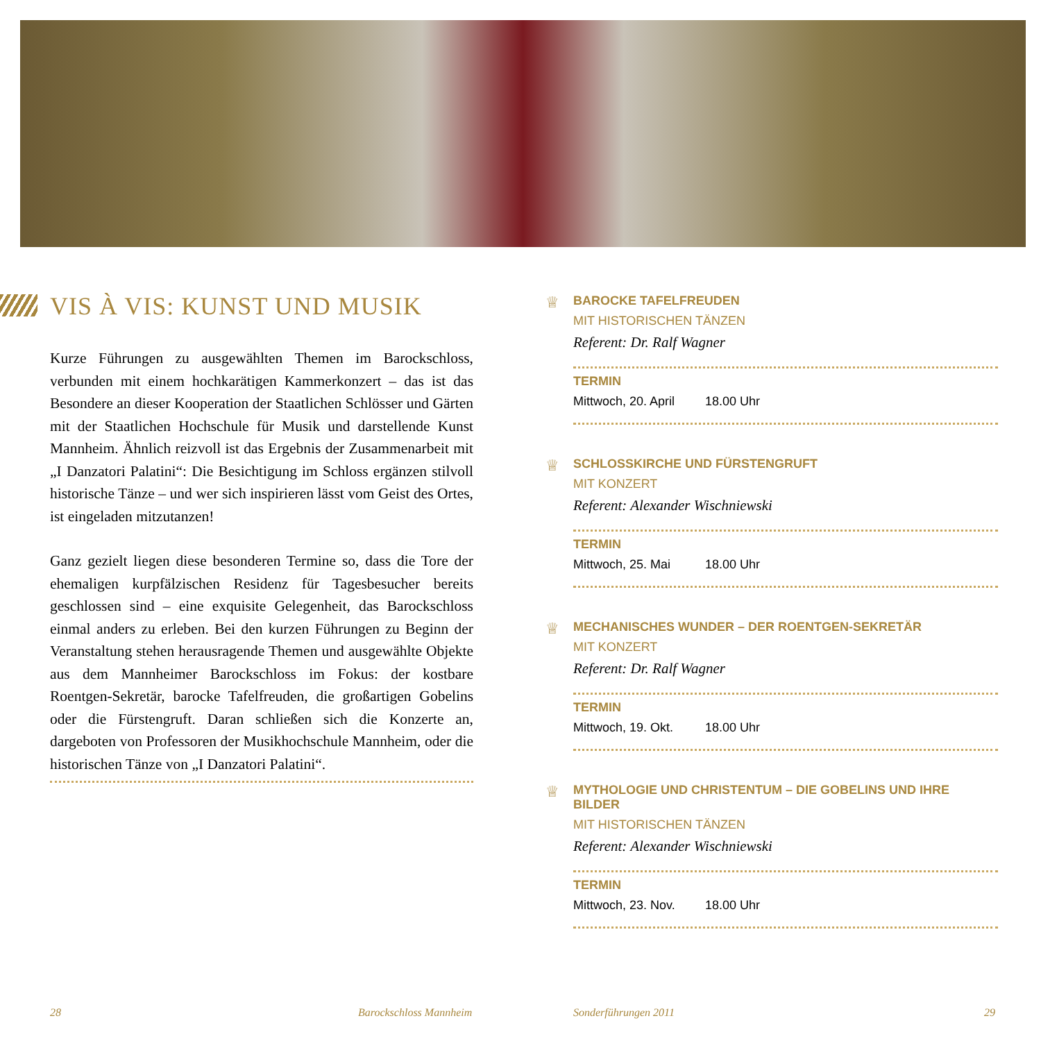VIS À VIS: KUNST UND MUSIK
Kurze Führungen zu ausgewählten Themen im Barockschloss, verbunden mit einem hochkarätigen Kammerkonzert – das ist das Besondere an dieser Kooperation der Staatlichen Schlösser und Gärten mit der Staatlichen Hochschule für Musik und darstellende Kunst Mannheim. Ähnlich reizvoll ist das Ergebnis der Zusammenarbeit mit „I Danzatori Palatini“: Die Besichtigung im Schloss ergänzen stilvoll historische Tänze – und wer sich inspirieren lässt vom Geist des Ortes, ist eingeladen mitzutanzen!
Ganz gezielt liegen diese besonderen Termine so, dass die Tore der ehemaligen kurpfälzischen Residenz für Tagesbesucher bereits geschlossen sind – eine exquisite Gelegenheit, das Barockschloss einmal anders zu erleben. Bei den kurzen Führungen zu Beginn der Veranstaltung stehen herausragende Themen und ausgewählte Objekte aus dem Mannheimer Barockschloss im Fokus: der kostbare Roentgen-Sekretär, barocke Tafelfreuden, die großartigen Gobelins oder die Fürstengruft. Daran schließen sich die Konzerte an, dargeboten von Professoren der Musikhochschule Mannheim, oder die historischen Tänze von „I Danzatori Palatini“.
♕
BAROCKE TAFELFREUDEN
MIT HISTORISCHEN TÄNZEN
Referent: Dr. Ralf Wagner
TERMIN
Mittwoch, 20. April 18.00 Uhr
♕
SCHLOSSKIRCHE UND FÜRSTENGRUFT
MIT KONZERT
Referent: Alexander Wischniewski
TERMIN
Mittwoch, 25. Mai 18.00 Uhr
♕
MECHANISCHES WUNDER – DER ROENTGEN-SEKRETÄR
MIT KONZERT
Referent: Dr. Ralf Wagner
TERMIN
Mittwoch, 19. Okt. 18.00 Uhr
♕
MYTHOLOGIE UND CHRISTENTUM – DIE GOBELINS UND IHRE BILDER
MIT HISTORISCHEN TÄNZEN
Referent: Alexander Wischniewski
TERMIN
Mittwoch, 23. Nov. 18.00 Uhr
28 Barockschloss Mannheim Sonderführungen 2011 29